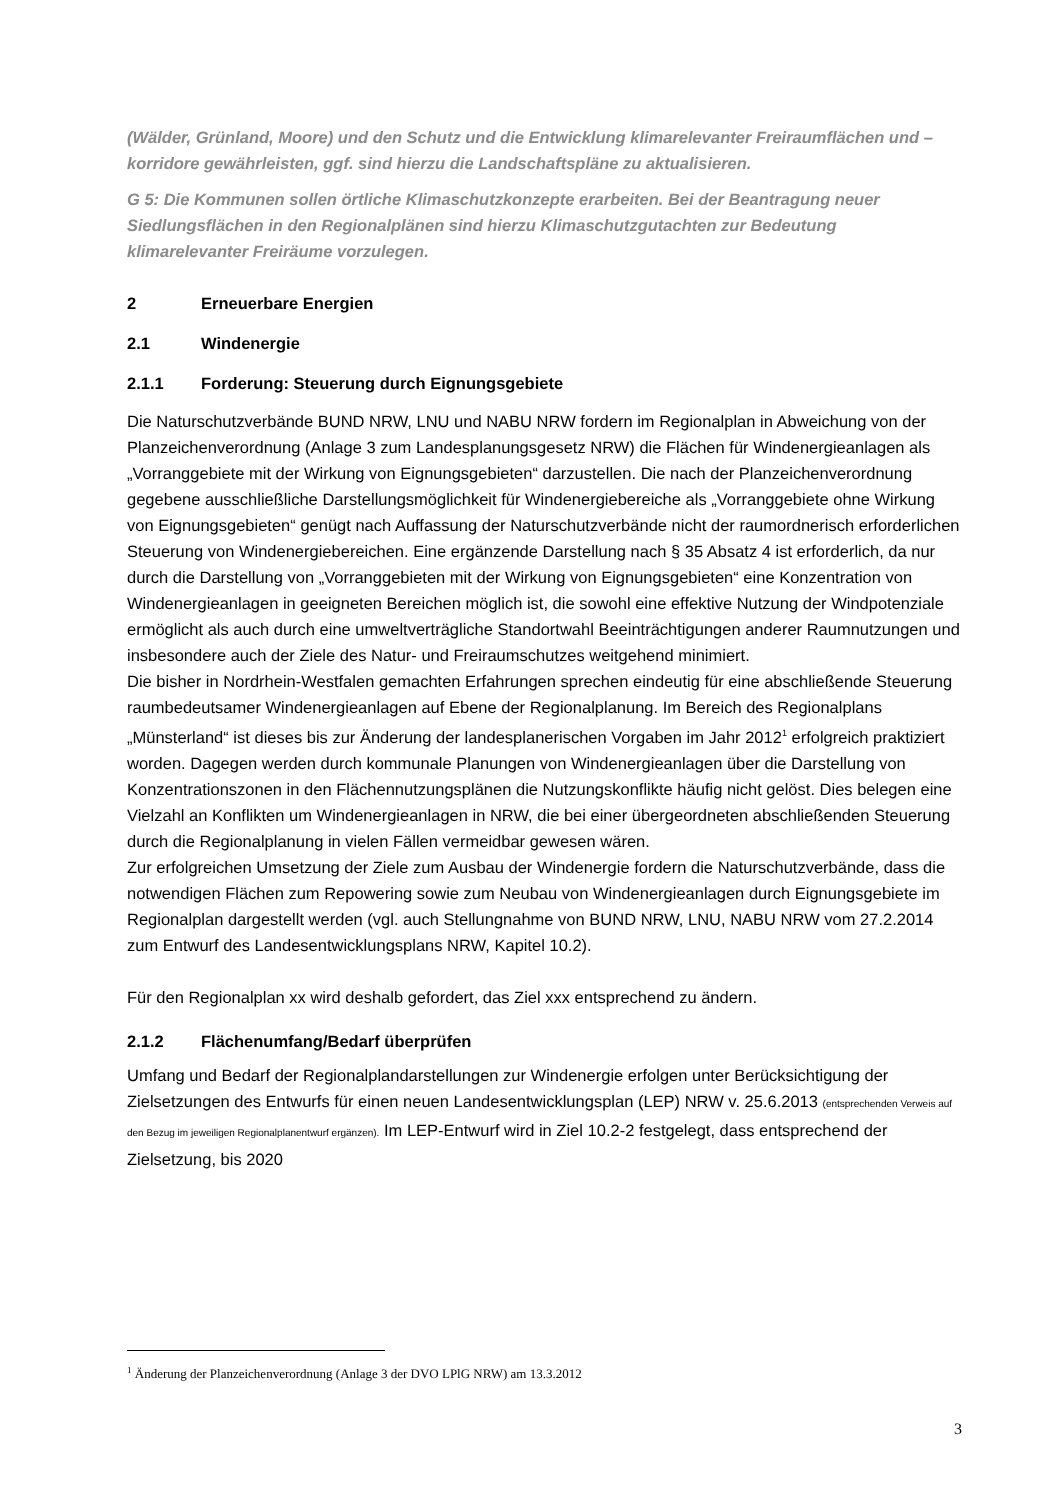(Wälder, Grünland, Moore) und den Schutz und die Entwicklung klimarelevanter Freiraumflächen und –korridore gewährleisten, ggf. sind hierzu die Landschaftspläne zu aktualisieren.
G 5: Die Kommunen sollen örtliche Klimaschutzkonzepte erarbeiten. Bei der Beantragung neuer Siedlungsflächen in den Regionalplänen sind hierzu Klimaschutzgutachten zur Bedeutung klimarelevanter Freiräume vorzulegen.
2 Erneuerbare Energien
2.1 Windenergie
2.1.1 Forderung: Steuerung durch Eignungsgebiete
Die Naturschutzverbände BUND NRW, LNU und NABU NRW fordern im Regionalplan in Abweichung von der Planzeichenverordnung (Anlage 3 zum Landesplanungsgesetz NRW) die Flächen für Windenergieanlagen als „Vorranggebiete mit der Wirkung von Eignungsge­bieten“ darzustellen. Die nach der Planzeichenverordnung gegebene ausschließliche Darstellungsmöglichkeit für Windenergiebereiche als „Vorranggebiete ohne Wirkung von Eignungsgebieten“ genügt nach Auffassung der Naturschutzverbände nicht der raumordnerisch erforderlichen Steuerung von Windenergiebereichen. Eine ergänzende Darstellung nach § 35 Absatz 4 ist erforderlich, da nur durch die Darstellung von „Vorranggebieten mit der Wirkung von Eignungsgebieten“ eine Konzentration von Windenergieanlagen in geeigneten Bereichen möglich ist, die sowohl eine effektive Nutzung der Windpotenziale ermöglicht als auch durch eine umweltverträgliche Standortwahl Beeinträchtigungen anderer Raumnutzungen und insbesondere auch der Ziele des Natur- und Freiraumschutzes weitgehend minimiert.
Die bisher in Nordrhein-Westfalen gemachten Erfahrungen sprechen eindeutig für eine abschließende Steuerung raumbedeutsamer Windenergieanlagen auf Ebene der Regionalplanung. Im Bereich des Regionalplans „Münsterland“ ist dieses bis zur Änderung der landesplanerischen Vorgaben im Jahr 2012<sup>1</sup> erfolgreich praktiziert worden. Dagegen werden durch kommunale Planungen von Windenergieanlagen über die Darstellung von Konzentrationszonen in den Flächennutzungsplänen die Nutzungskonflikte häufig nicht gelöst. Dies belegen eine Vielzahl an Konflikten um Windenergieanlagen in NRW, die bei einer übergeordneten abschließenden Steuerung durch die Regionalplanung in vielen Fällen vermeidbar gewesen wären.
Zur erfolgreichen Umsetzung der Ziele zum Ausbau der Windenergie fordern die Naturschutzverbände, dass die notwendigen Flächen zum Repowering sowie zum Neubau von Windenergieanlagen durch Eignungsgebiete im Regionalplan dargestellt werden (vgl. auch Stellungnahme von BUND NRW, LNU, NABU NRW vom 27.2.2014 zum Entwurf des Landesentwicklungsplans NRW, Kapitel 10.2).
Für den Regionalplan xx wird deshalb gefordert, das Ziel xxx entsprechend zu ändern.
2.1.2 Flächenumfang/Bedarf überprüfen
Umfang und Bedarf der Regionalplandarstellungen zur Windenergie erfolgen unter Berücksichtigung der Zielsetzungen des Entwurfs für einen neuen Landesentwicklungsplan (LEP) NRW v. 25.6.2013 (entsprechenden Verweis auf den Bezug im jeweiligen Regionalplanentwurf ergänzen). Im LEP-Entwurf wird in Ziel 10.2-2 festgelegt, dass entsprechend der Zielsetzung, bis 2020
<sup>1</sup> Änderung der Planzeichenverordnung (Anlage 3 der DVO LPlG NRW) am 13.3.2012
3